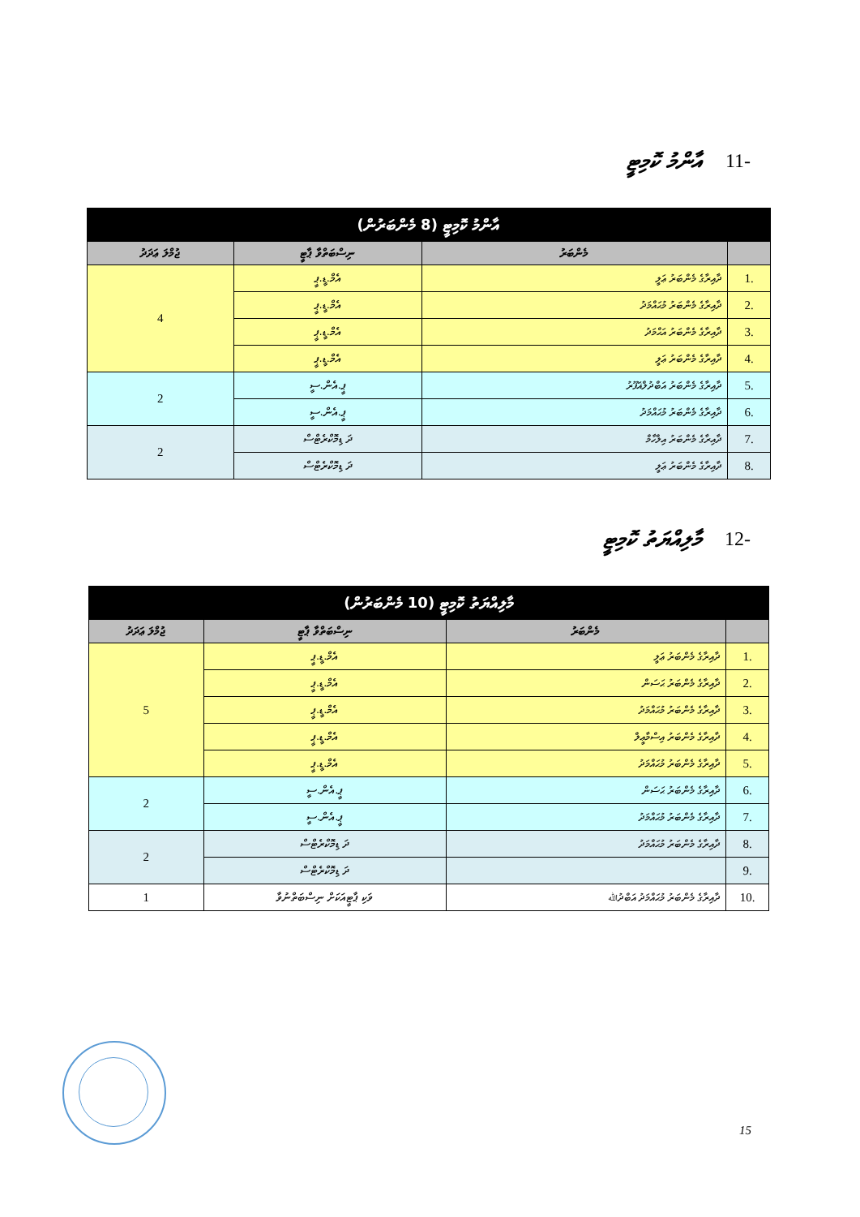-11 އާންމު ކޮމިޓީ
| އާންމު ކޮމިޓީ (8 މެންބަރުން) | | | |
| --- | --- | --- | --- |
| | މެންބަރު | ނިސްބަތްވާ ޕާޓީ | ޖުމްލަ ޢަދަދު |
| .1 | ދާއިރާގެ މެންބަރު ޢަލީ | އެމް.ޑީ.ޕީ | 4 |
| .2 | ދާއިރާގެ މެންބަރު މުޙައްމަދު | އެމް.ޑީ.ޕީ | |
| .3 | ދާއިރާގެ މެންބަރު އަޙްމަދު | އެމް.ޑީ.ޕީ | |
| .4 | ދާއިރާގެ މެންބަރު ޢަލީ | އެމް.ޑީ.ޕީ | |
| .5 | ދާއިރާގެ މެންބަރު އަބްދުލްޣަފޫރު | ޕީ.އެން.ސީ | 2 |
| .6 | ދާއިރާގެ މެންބަރު މުޙައްމަދު | ޕީ.އެން.ސީ | |
| .7 | ދާއިރާގެ މެންބަރު އިލްހާމް | ދަ ޑިމޮކްރެޓްސް | 2 |
| .8 | ދާއިރާގެ މެންބަރު ޢަލީ | ދަ ޑިމޮކްރެޓްސް | |
-12 މާލިއްޔަތު ކޮމިޓީ
| މާލިއްޔަތު ކޮމިޓީ (10 މެންބަރުން) | | | |
| --- | --- | --- | --- |
| | މެންބަރު | ނިސްބަތްވާ ޕާޓީ | ޖުމްލަ ޢަދަދު |
| .1 | ދާއިރާގެ މެންބަރު ޢަލީ | އެމް.ޑީ.ޕީ | 5 |
| .2 | ދާއިރާގެ މެންބަރު ޙަސަން | އެމް.ޑީ.ޕީ | |
| .3 | ދާއިރާގެ މެންބަރު މުޙައްމަދު | އެމް.ޑީ.ޕީ | |
| .4 | ދާއިރާގެ މެންބަރު އިސްމާޢީލް | އެމް.ޑީ.ޕީ | |
| .5 | ދާއިރާގެ މެންބަރު މުޙައްމަދު | އެމް.ޑީ.ޕީ | |
| .6 | ދާއިރާގެ މެންބަރު ޙަސަން | ޕީ.އެން.ސީ | 2 |
| .7 | ދާއިރާގެ މެންބަރު މުޙައްމަދު | ޕީ.އެން.ސީ | |
| .8 | ދާއިރާގެ މެންބަރު މުޙައްމަދު | ދަ ޑިމޮކްރެޓްސް | 2 |
| .9 | | ދަ ޑިމޮކްރެޓްސް | |
| .10 | ދާއިރާގެ މެންބަރު މުޙައްމަދު އަބްދުﷲ | ވަކި ޕާޓީއަކަށް ނިސްބަތްނުވާ | 1 |
15